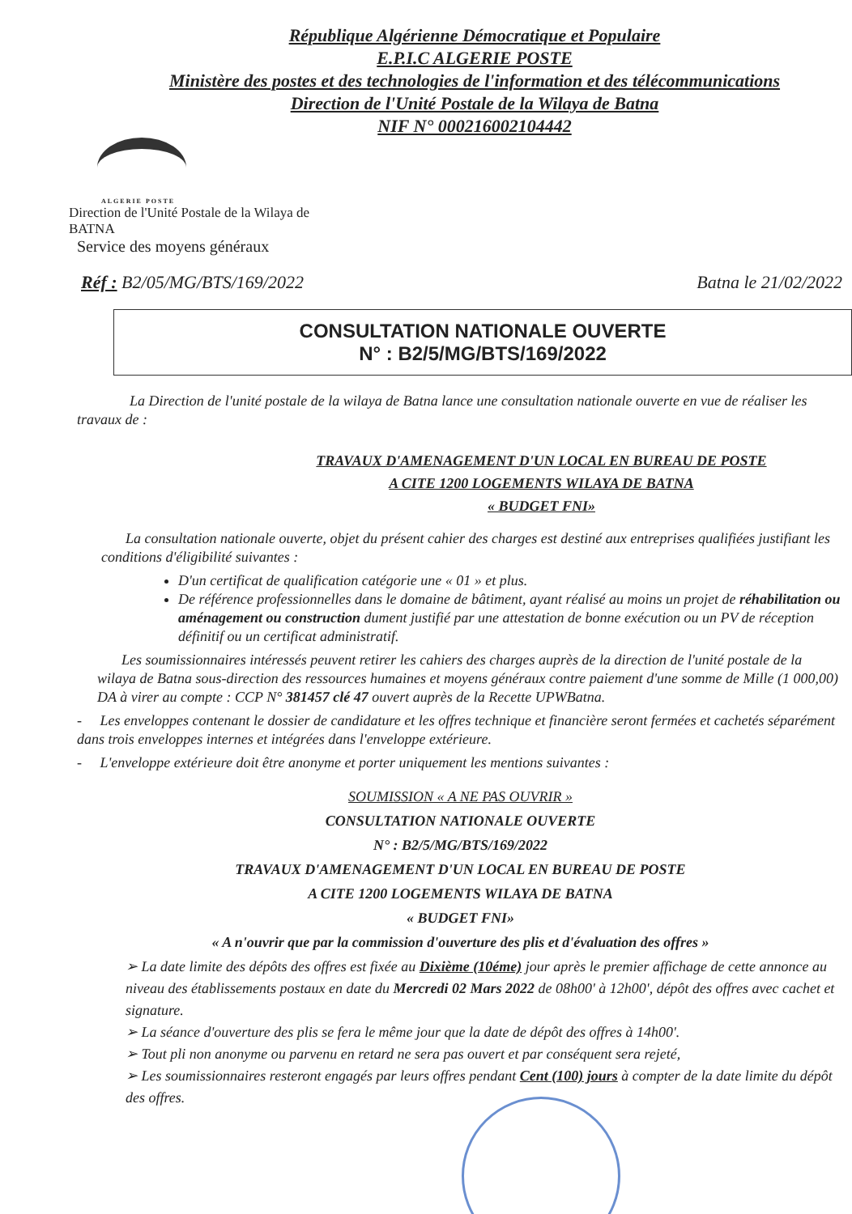République Algérienne Démocratique et Populaire
E.P.I.C ALGERIE POSTE
Ministère des postes et des technologies de l'information et des télécommunications
Direction de l'Unité Postale de la Wilaya de Batna
NIF N° 000216002104442
ALGERIE POSTE
Direction de l'Unité Postale de la Wilaya de BATNA
Service des moyens généraux
Réf : B2/05/MG/BTS/169/2022 Batna le 21/02/2022
CONSULTATION NATIONALE OUVERTE
N° : B2/5/MG/BTS/169/2022
La Direction de l'unité postale de la wilaya de Batna lance une consultation nationale ouverte en vue de réaliser les travaux de :
TRAVAUX D'AMENAGEMENT D'UN LOCAL EN BUREAU DE POSTE
A CITE 1200 LOGEMENTS WILAYA DE BATNA
« BUDGET FNI»
La consultation nationale ouverte, objet du présent cahier des charges est destiné aux entreprises qualifiées justifiant les conditions d'éligibilité suivantes :
D'un certificat de qualification catégorie une « 01 » et plus.
De référence professionnelles dans le domaine de bâtiment, ayant réalisé au moins un projet de réhabilitation ou aménagement ou construction dument justifié par une attestation de bonne exécution ou un PV de réception définitif ou un certificat administratif.
Les soumissionnaires intéressés peuvent retirer les cahiers des charges auprès de la direction de l'unité postale de la wilaya de Batna sous-direction des ressources humaines et moyens généraux contre paiement d'une somme de Mille (1 000,00) DA à virer au compte : CCP N° 381457 clé 47 ouvert auprès de la Recette UPWBatna.
- Les enveloppes contenant le dossier de candidature et les offres technique et financière seront fermées et cachetés séparément dans trois enveloppes internes et intégrées dans l'enveloppe extérieure.
- L'enveloppe extérieure doit être anonyme et porter uniquement les mentions suivantes :
SOUMISSION « A NE PAS OUVRIR »
CONSULTATION NATIONALE OUVERTE
N° : B2/5/MG/BTS/169/2022
TRAVAUX D'AMENAGEMENT D'UN LOCAL EN BUREAU DE POSTE
A CITE 1200 LOGEMENTS WILAYA DE BATNA
« BUDGET FNI»
« A n'ouvrir que par la commission d'ouverture des plis et d'évaluation des offres »
➢ La date limite des dépôts des offres est fixée au Dixième (10éme) jour après le premier affichage de cette annonce au niveau des établissements postaux en date du Mercredi 02 Mars 2022 de 08h00' à 12h00', dépôt des offres avec cachet et signature.
➢ La séance d'ouverture des plis se fera le même jour que la date de dépôt des offres à 14h00'.
➢ Tout pli non anonyme ou parvenu en retard ne sera pas ouvert et par conséquent sera rejeté,
➢ Les soumissionnaires resteront engagés par leurs offres pendant Cent (100) jours à compter de la date limite du dépôt des offres.